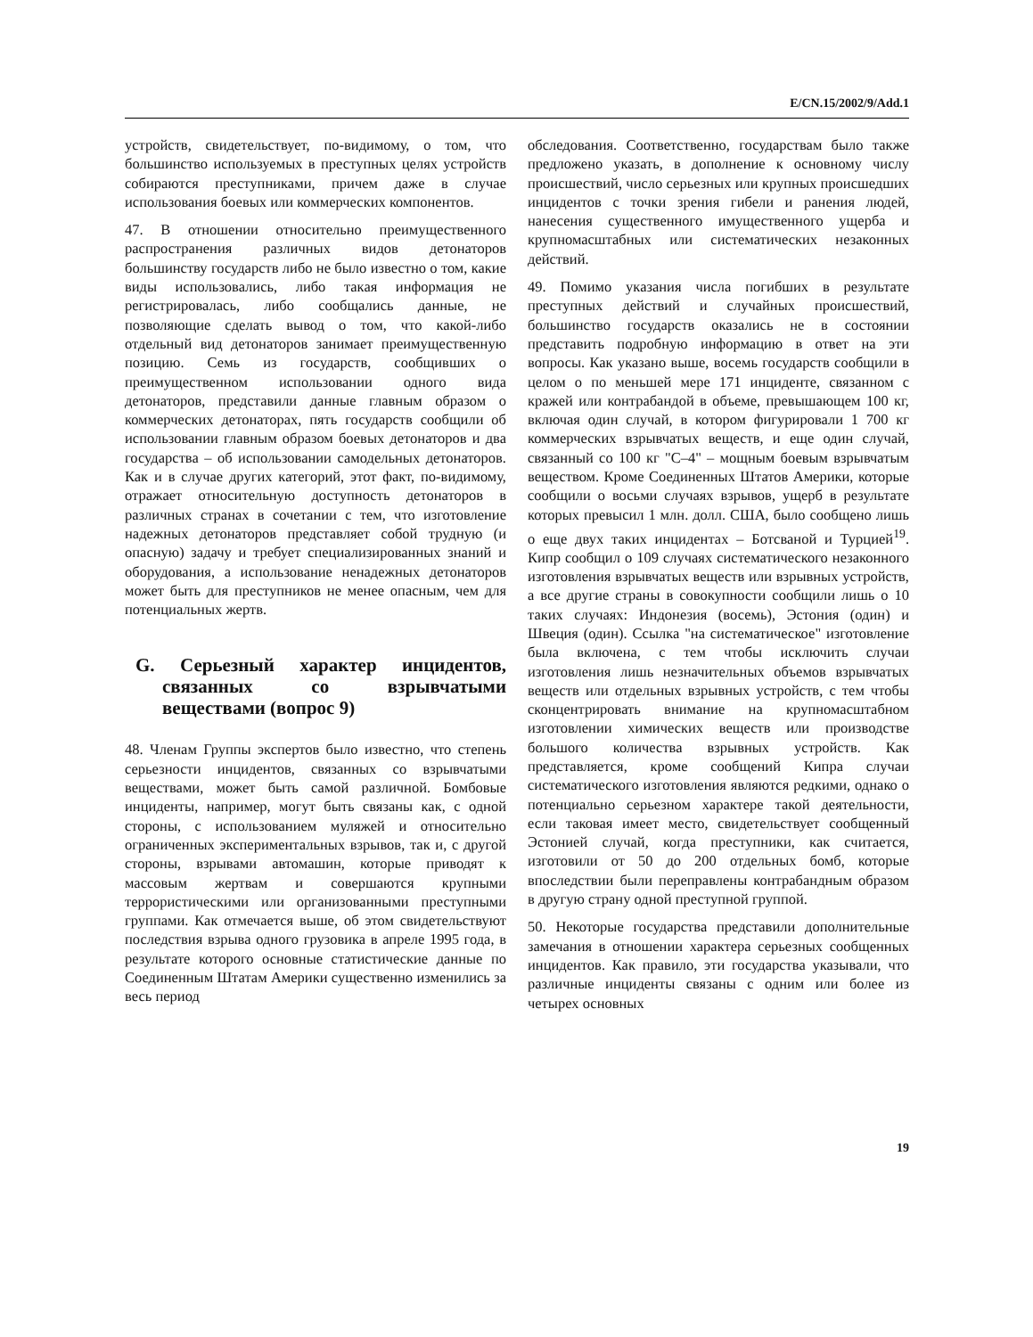E/CN.15/2002/9/Add.1
устройств, свидетельствует, по-видимому, о том, что большинство используемых в преступных целях устройств собираются преступниками, причем даже в случае использования боевых или коммерческих компонентов.
47. В отношении относительно преимущественного распространения различных видов детонаторов большинству государств либо не было известно о том, какие виды использовались, либо такая информация не регистрировалась, либо сообщались данные, не позволяющие сделать вывод о том, что какой-либо отдельный вид детонаторов занимает преимущественную позицию. Семь из государств, сообщивших о преимущественном использовании одного вида детонаторов, представили данные главным образом о коммерческих детонаторах, пять государств сообщили об использовании главным образом боевых детонаторов и два государства – об использовании самодельных детонаторов. Как и в случае других категорий, этот факт, по-видимому, отражает относительную доступность детонаторов в различных странах в сочетании с тем, что изготовление надежных детонаторов представляет собой трудную (и опасную) задачу и требует специализированных знаний и оборудования, а использование ненадежных детонаторов может быть для преступников не менее опасным, чем для потенциальных жертв.
G. Серьезный характер инцидентов, связанных со взрывчатыми веществами (вопрос 9)
48. Членам Группы экспертов было известно, что степень серьезности инцидентов, связанных со взрывчатыми веществами, может быть самой различной. Бомбовые инциденты, например, могут быть связаны как, с одной стороны, с использованием муляжей и относительно ограниченных экспериментальных взрывов, так и, с другой стороны, взрывами автомашин, которые приводят к массовым жертвам и совершаются крупными террористическими или организованными преступными группами. Как отмечается выше, об этом свидетельствуют последствия взрыва одного грузовика в апреле 1995 года, в результате которого основные статистические данные по Соединенным Штатам Америки существенно изменились за весь период
обследования. Соответственно, государствам было также предложено указать, в дополнение к основному числу происшествий, число серьезных или крупных происшедших инцидентов с точки зрения гибели и ранения людей, нанесения существенного имущественного ущерба и крупномасштабных или систематических незаконных действий.
49. Помимо указания числа погибших в результате преступных действий и случайных происшествий, большинство государств оказались не в состоянии представить подробную информацию в ответ на эти вопросы. Как указано выше, восемь государств сообщили в целом о по меньшей мере 171 инциденте, связанном с кражей или контрабандой в объеме, превышающем 100 кг, включая один случай, в котором фигурировали 1 700 кг коммерческих взрывчатых веществ, и еще один случай, связанный со 100 кг "C–4" – мощным боевым взрывчатым веществом. Кроме Соединенных Штатов Америки, которые сообщили о восьми случаях взрывов, ущерб в результате которых превысил 1 млн. долл. США, было сообщено лишь о еще двух таких инцидентах – Ботсваной и Турцией<sup>19</sup>. Кипр сообщил о 109 случаях систематического незаконного изготовления взрывчатых веществ или взрывных устройств, а все другие страны в совокупности сообщили лишь о 10 таких случаях: Индонезия (восемь), Эстония (один) и Швеция (один). Ссылка "на систематическое" изготовление была включена, с тем чтобы исключить случаи изготовления лишь незначительных объемов взрывчатых веществ или отдельных взрывных устройств, с тем чтобы сконцентрировать внимание на крупномасштабном изготовлении химических веществ или производстве большого количества взрывных устройств. Как представляется, кроме сообщений Кипра случаи систематического изготовления являются редкими, однако о потенциально серьезном характере такой деятельности, если таковая имеет место, свидетельствует сообщенный Эстонией случай, когда преступники, как считается, изготовили от 50 до 200 отдельных бомб, которые впоследствии были переправлены контрабандным образом в другую страну одной преступной группой.
50. Некоторые государства представили дополнительные замечания в отношении характера серьезных сообщенных инцидентов. Как правило, эти государства указывали, что различные инциденты связаны с одним или более из четырех основных
19